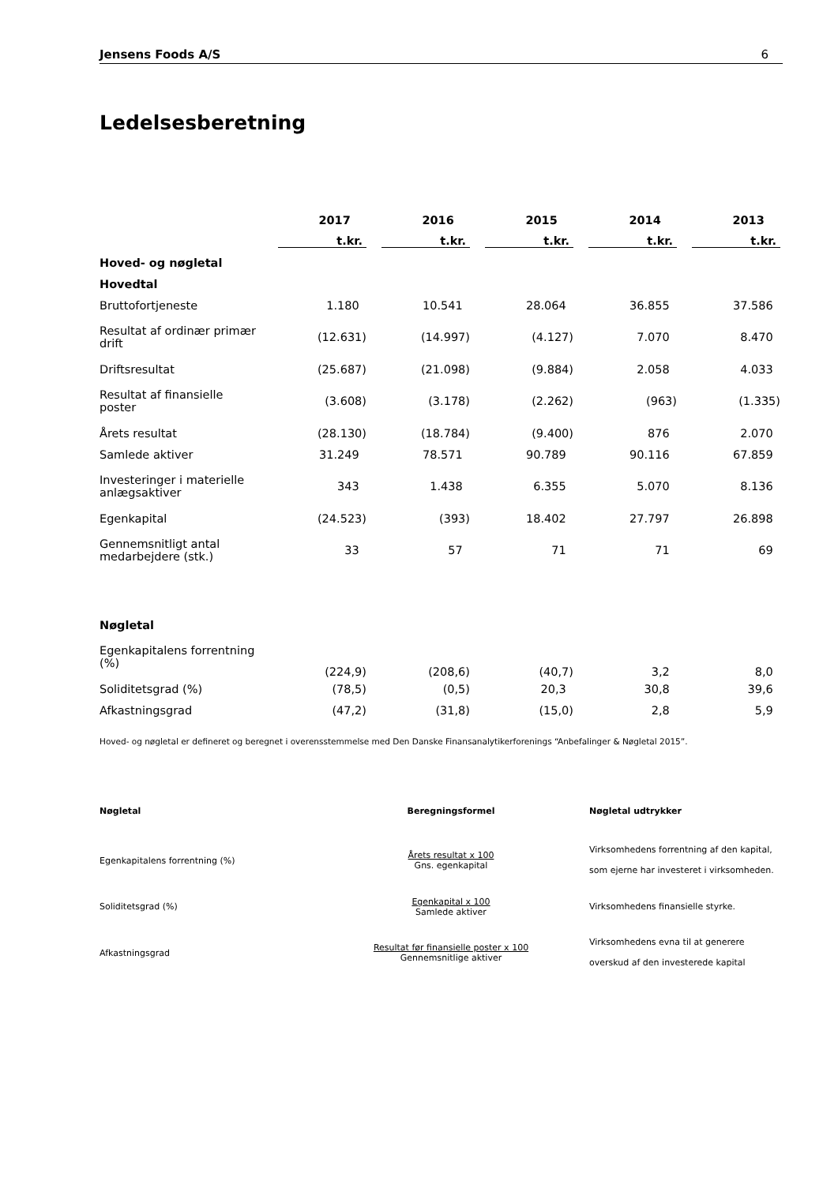Jensens Foods A/S 6
Ledelsesberetning
| | 2017 | 2016 | 2015 | 2014 | 2013 |
| | t.kr. | t.kr. | t.kr. | t.kr. | t.kr. |
| Hoved- og nøgletal | | | | | |
| Hovedtal | | | | | |
| Bruttofortjeneste | 1.180 | 10.541 | 28.064 | 36.855 | 37.586 |
| Resultat af ordinær primær drift | (12.631) | (14.997) | (4.127) | 7.070 | 8.470 |
| Driftsresultat | (25.687) | (21.098) | (9.884) | 2.058 | 4.033 |
| Resultat af finansielle poster | (3.608) | (3.178) | (2.262) | (963) | (1.335) |
| Årets resultat | (28.130) | (18.784) | (9.400) | 876 | 2.070 |
| Samlede aktiver | 31.249 | 78.571 | 90.789 | 90.116 | 67.859 |
| Investeringer i materielle anlægsaktiver | 343 | 1.438 | 6.355 | 5.070 | 8.136 |
| Egenkapital | (24.523) | (393) | 18.402 | 27.797 | 26.898 |
| Gennemsnitligt antal medarbejdere (stk.) | 33 | 57 | 71 | 71 | 69 |
| Nøgletal | | | | | |
| Egenkapitalens forrentning (%) | (224,9) | (208,6) | (40,7) | 3,2 | 8,0 |
| Soliditetsgrad (%) | (78,5) | (0,5) | 20,3 | 30,8 | 39,6 |
| Afkastningsgrad | (47,2) | (31,8) | (15,0) | 2,8 | 5,9 |
Hoved- og nøgletal er defineret og beregnet i overensstemmelse med Den Danske Finansanalytikerforenings “Anbefalinger & Nøgletal 2015”.
| Nøgletal | Beregningsformel | Nøgletal udtrykker |
| --- | --- | --- |
| Egenkapitalens forrentning (%) | Årets resultat x 100 Gns. egenkapital | Virksomhedens forrentning af den kapital, som ejerne har investeret i virksomheden. |
| Soliditetsgrad (%) | Egenkapital x 100 Samlede aktiver | Virksomhedens finansielle styrke. |
| Afkastningsgrad | Resultat før finansielle poster x 100 Gennemsnitlige aktiver | Virksomhedens evna til at generere overskud af den investerede kapital |